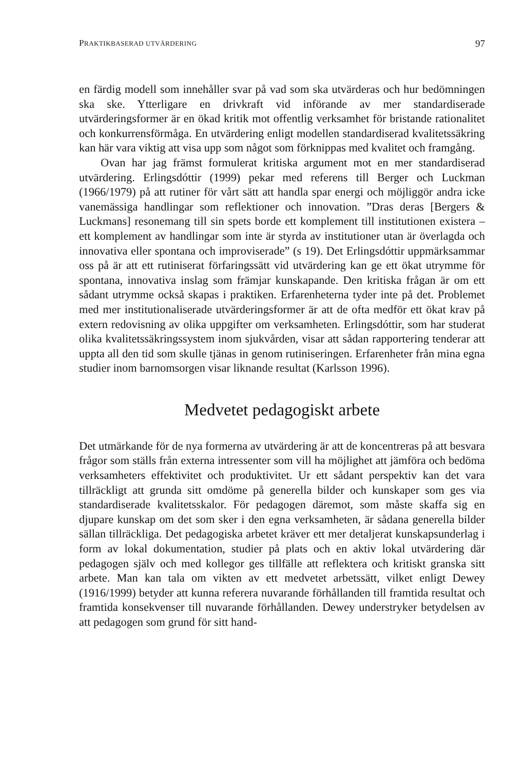PRAKTIKBASERAD UTVÄRDERING 97
en färdig modell som innehåller svar på vad som ska utvärderas och hur bedömningen ska ske. Ytterligare en drivkraft vid införande av mer standardiserade utvärderingsformer är en ökad kritik mot offentlig verksamhet för bristande rationalitet och konkurrensförmåga. En utvärdering enligt modellen standardiserad kvalitetssäkring kan här vara viktig att visa upp som något som förknippas med kvalitet och framgång.
Ovan har jag främst formulerat kritiska argument mot en mer standardiserad utvärdering. Erlingsdóttir (1999) pekar med referens till Berger och Luckman (1966/1979) på att rutiner för vårt sätt att handla spar energi och möjliggör andra icke vanemässiga handlingar som reflektioner och innovation. ”Dras deras [Bergers & Luckmans] resonemang till sin spets borde ett komplement till institutionen existera – ett komplement av handlingar som inte är styrda av institutioner utan är överlagda och innovativa eller spontana och improviserade” (s 19). Det Erlingsdóttir uppmärksammar oss på är att ett rutiniserat förfaringssätt vid utvärdering kan ge ett ökat utrymme för spontana, innovativa inslag som främjar kunskapande. Den kritiska frågan är om ett sådant utrymme också skapas i praktiken. Erfarenheterna tyder inte på det. Problemet med mer institutionaliserade utvärderingsformer är att de ofta medför ett ökat krav på extern redovisning av olika uppgifter om verksamheten. Erlingsdóttir, som har studerat olika kvalitetssäkringssystem inom sjukvården, visar att sådan rapportering tenderar att uppta all den tid som skulle tjänas in genom rutiniseringen. Erfarenheter från mina egna studier inom barnomsorgen visar liknande resultat (Karlsson 1996).
Medvetet pedagogiskt arbete
Det utmärkande för de nya formerna av utvärdering är att de koncentreras på att besvara frågor som ställs från externa intressenter som vill ha möjlighet att jämföra och bedöma verksamheters effektivitet och produktivitet. Ur ett sådant perspektiv kan det vara tillräckligt att grunda sitt omdöme på generella bilder och kunskaper som ges via standardiserade kvalitetsskalor. För pedagogen däremot, som måste skaffa sig en djupare kunskap om det som sker i den egna verksamheten, är sådana generella bilder sällan tillräckliga. Det pedagogiska arbetet kräver ett mer detaljerat kunskapsunderlag i form av lokal dokumentation, studier på plats och en aktiv lokal utvärdering där pedagogen själv och med kollegor ges tillfälle att reflektera och kritiskt granska sitt arbete. Man kan tala om vikten av ett medvetet arbetssätt, vilket enligt Dewey (1916/1999) betyder att kunna referera nuvarande förhållanden till framtida resultat och framtida konsekvenser till nuvarande förhållanden. Dewey understryker betydelsen av att pedagogen som grund för sitt hand-